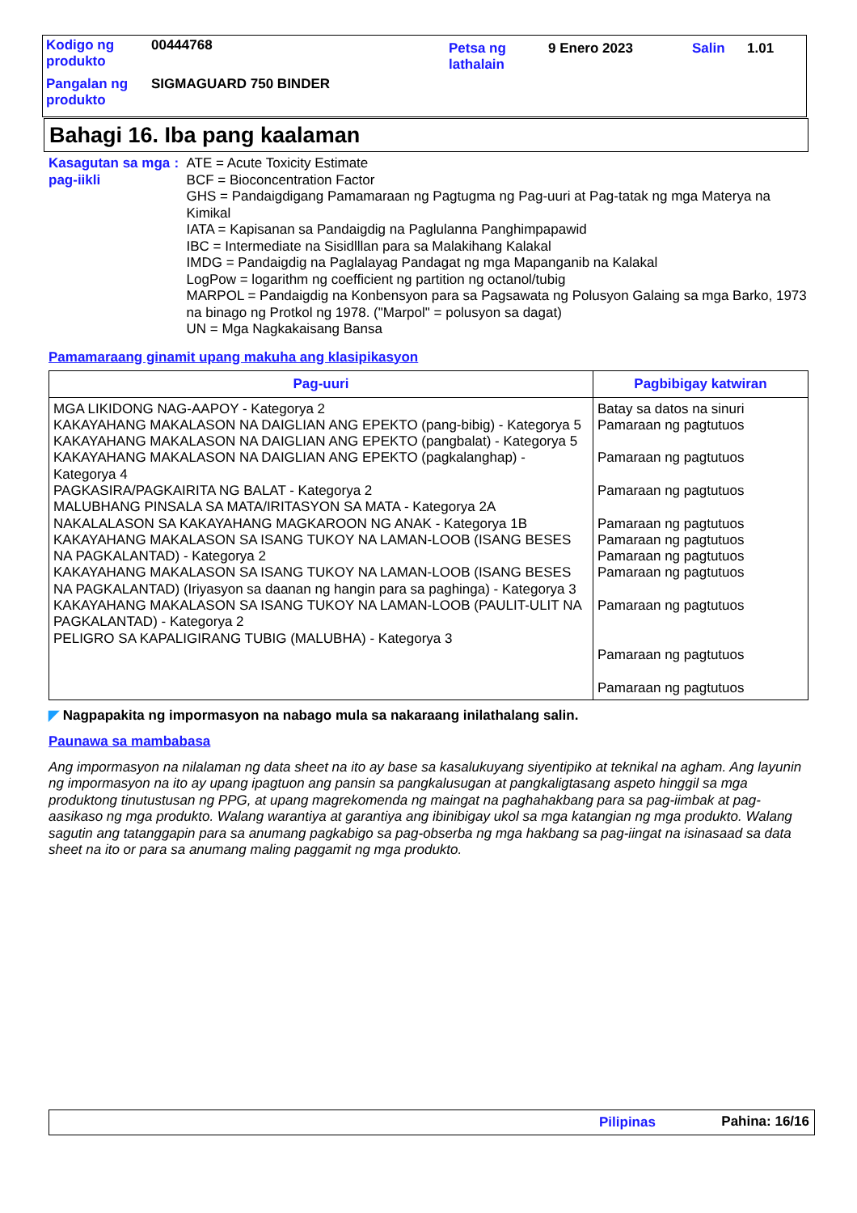| Kodigo ng produkto | 00444768 | Petsa ng lathalain | 9 Enero 2023 | Salin | 1.01 |
| Pangalan ng produkto | SIGMAGUARD 750 BINDER | | | | |
Bahagi 16. Iba pang kaalaman
Kasagutan sa mga pag-iikli
: ATE = Acute Toxicity Estimate
BCF = Bioconcentration Factor
GHS = Pandaigdigang Pamamaraan ng Pagtugma ng Pag-uuri at Pag-tatak ng mga Materya na Kimikal
IATA = Kapisanan sa Pandaigdig na Paglulanna Panghimpapawid
IBC = Intermediate na Sisidlllan para sa Malakihang Kalakal
IMDG = Pandaigdig na Paglalayag Pandagat ng mga Mapanganib na Kalakal
LogPow = logarithm ng coefficient ng partition ng octanol/tubig
MARPOL = Pandaigdig na Konbensyon para sa Pagsawata ng Polusyon Galaing sa mga Barko, 1973 na binago ng Protkol ng 1978. ("Marpol" = polusyon sa dagat)
UN = Mga Nagkakaisang Bansa
Pamamaraang ginamit upang makuha ang klasipikasyon
| Pag-uuri | Pagbibigay katwiran |
| --- | --- |
| MGA LIKIDONG NAG-AAPOY - Kategorya 2 KAKAYAHANG MAKALASON NA DAIGLIAN ANG EPEKTO (pang-bibig) - Kategorya 5 KAKAYAHANG MAKALASON NA DAIGLIAN ANG EPEKTO (pangbalat) - Kategorya 5 KAKAYAHANG MAKALASON NA DAIGLIAN ANG EPEKTO (pagkalanghap) - Kategorya 4 PAGKASIRA/PAGKAIRITA NG BALAT - Kategorya 2 MALUBHANG PINSALA SA MATA/IRITASYON SA MATA - Kategorya 2A NAKALALASON SA KAKAYAHANG MAGKAROON NG ANAK - Kategorya 1B KAKAYAHANG MAKALASON SA ISANG TUKOY NA LAMAN-LOOB (ISANG BESES NA PAGKALANTAD) - Kategorya 2 KAKAYAHANG MAKALASON SA ISANG TUKOY NA LAMAN-LOOB (ISANG BESES NA PAGKALANTAD) (Iriyasyon sa daanan ng hangin para sa paghinga) - Kategorya 3 KAKAYAHANG MAKALASON SA ISANG TUKOY NA LAMAN-LOOB (PAULIT-ULIT NA PAGKALANTAD) - Kategorya 2 PELIGRO SA KAPALIGIRANG TUBIG (MALUBHA) - Kategorya 3 | Batay sa datos na sinuri Pamaraan ng pagtutuos Pamaraan ng pagtutuos Pamaraan ng pagtutuos Pamaraan ng pagtutuos Pamaraan ng pagtutuos Pamaraan ng pagtutuos Pamaraan ng pagtutuos Pamaraan ng pagtutuos Pamaraan ng pagtutuos Pamaraan ng pagtutuos |
◤ Nagpapakita ng impormasyon na nabago mula sa nakaraang inilathalang salin.
Paunawa sa mambabasa
Ang impormasyon na nilalaman ng data sheet na ito ay base sa kasalukuyang siyentipiko at teknikal na agham. Ang layunin ng impormasyon na ito ay upang ipagtuon ang pansin sa pangkalusugan at pangkaligtasang aspeto hinggil sa mga produktong tinutustusan ng PPG, at upang magrekomenda ng maingat na paghahakbang para sa pag-iimbak at pag-aasikaso ng mga produkto. Walang warantiya at garantiya ang ibinibigay ukol sa mga katangian ng mga produkto. Walang sagutin ang tatanggapin para sa anumang pagkabigo sa pag-obserba ng mga hakbang sa pag-iingat na isinasaad sa data sheet na ito or para sa anumang maling paggamit ng mga produkto.
Pilipinas Pahina: 16/16